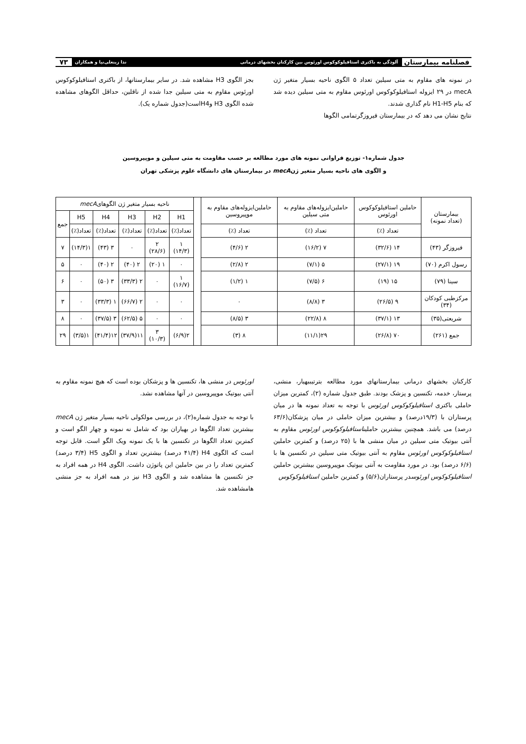فصلنامه بیمارستان آلودگی به باکتری استافیلوکوکوس اورئوس بین کارکنان بخشهای درمانی ندا زینعلی‌نیا و همکاران ۷۳
در نمونه های مقاوم به متی سیلین تعداد ۵ الگوی ناحیه بسیار متغیر ژن mecA در ۲۹ ایزوله استافیلوکوکوس اورئوس مقاوم به متی سیلین دیده شد که بنام H1-H5 نام گذاری شدند.
نتایج نشان می دهد که در بیمارستان فیروزگرتمامی الگوها
بجز الگوی H3 مشاهده شد. در سایر بیمارستانها، از باکتری استافیلوکوکوس اورئوس مقاوم به متی سیلین جدا شده از ناقلین، حداقل الگوهای مشاهده شده الگوی H3 وH4است(جدول شماره یک).
جدول شماره۱- توزیع فراوانی نمونه های مورد مطالعه بر حسب مقاومت به متی سیلین و موپیروسین
و الگوی های ناحیه بسیار متغیر ژنmecA در بیمارستان های دانشگاه علوم پزشکی تهران
| بیمارستان (تعداد نمونه) | حاملین استافیلوکوکوس اورئوس | حاملین‌ایزوله‌های مقاوم به متی سیلین | حاملین‌ایزوله‌های مقاوم به موپیروسین | | ناحیه بسیار متغیر ژن الگوهای mecA | | | | | |
| | | | | | H1 | H2 | H3 | H4 | H5 | جمع |
| | تعداد (٪) | تعداد (٪) | تعداد (٪) | | تعداد(٪) | تعداد(٪) | تعداد(٪) | تعداد(٪) | تعداد(٪) | |
| فیروزگر (۴۳) | ۱۴ (۳۲/۶) | ۷ (۱۶/۲) | ۲ (۴/۶) | | ۱ (۱۴/۳) | ۲ (۲۸/۶) | ۰ | ۳ (۴۳) | ۱(۱۴/۳) | ۷ |
| رسول اکرم (۷۰) | ۱۹ (۲۷/۱) | ۵ (۷/۱) | ۲ (۲/۸) | | ۰ | ۱ (۲۰) | ۲ (۴۰) | ۲ (۴۰) | ۰ | ۵ |
| سینا (۷۹) | ۱۵ (۱۹) | ۶ (۷/۵) | ۱ (۱/۲) | | ۱ (۱۶/۷) | ۰ | ۲ (۳۳/۳) | ۳ (۵۰) | ۰ | ۶ |
| مرکزطبی کودکان (۳۴) | ۹ (۲۶/۵) | ۳ (۸/۸) | ۰ | | ۰ | ۰ | ۲ (۶۶/۷) | ۱ (۳۳/۳) | ۰ | ۳ |
| شریعتی(۳۵) | ۱۳ (۳۷/۱) | ۸ (۲۲/۸) | ۳ (۸/۵) | | ۰ | ۰ | ۵ (۶۲/۵) | ۳ (۳۷/۵) | ۰ | ۸ |
| جمع (۲۶۱) | ۷۰ (۲۶/۸) | ۲۹(۱۱/۱) | ۸ (۳) | | ۲(۶/۹) | ۳ (۱۰/۳) | ۱۱(۳۷/۹) | ۱۲(۴۱/۴) | ۱(۳/۵) | ۲۹ |
کارکنان بخشهای درمانی بیمارستانهای مورد مطالعه بترتیببهیار، منشی، پرستار، خدمه، تکنسین و پزشک بودند. طبق جدول شماره (۲)، کمترین میزان حاملی باکتری استافیلوکوکوس اورئوس با توجه به تعداد نمونه ها در میان پرستاران با (۱۹/۳درصد) و بیشترین میزان حاملی در میان پزشکان(۶۳/۶ درصد) می باشد. همچنین بیشترین حاملیناستافیلوکوکوس اورئوس مقاوم به آنتی بیوتیک متی سیلین در میان منشی ها با (۲۵ درصد) و کمترین حاملین استافیلوکوکوس اورئوس مقاوم به آنتی بیوتیک متی سیلین در تکنسین ها با (۶/۶ درصد) بود. در مورد مقاومت به آنتی بیوتیک موپیروسین بیشترین حاملین استافیلوکوکوس اورئوسدر پرستاران(۵/۶) و کمترین حاملین استافیلوکوکوس
اورئوس در منشی ها، تکنسین ها و پزشکان بوده است که هیچ نمونه مقاوم به آنتی بیوتیک موپیروسین در آنها مشاهده نشد.
با توجه به جدول شماره(۲)، در بررسی مولکولی ناحیه بسیار متغیر ژن mecA بیشترین تعداد الگوها در بهیاران بود که شامل نه نمونه و چهار الگو است و کمترین تعداد الگوها در تکنسین ها با یک نمونه ویک الگو است. قابل توجه است که الگوی H4 (۴۱/۴ درصد) بیشترین تعداد و الگوی H5 (۳/۴ درصد) کمترین تعداد را در بین حاملین این پاتوژن داشت. الگوی H4 در همه افراد به جز تکنسین ها مشاهده شد و الگوی H3 نیز در همه افراد به جز منشی هامشاهده شد.